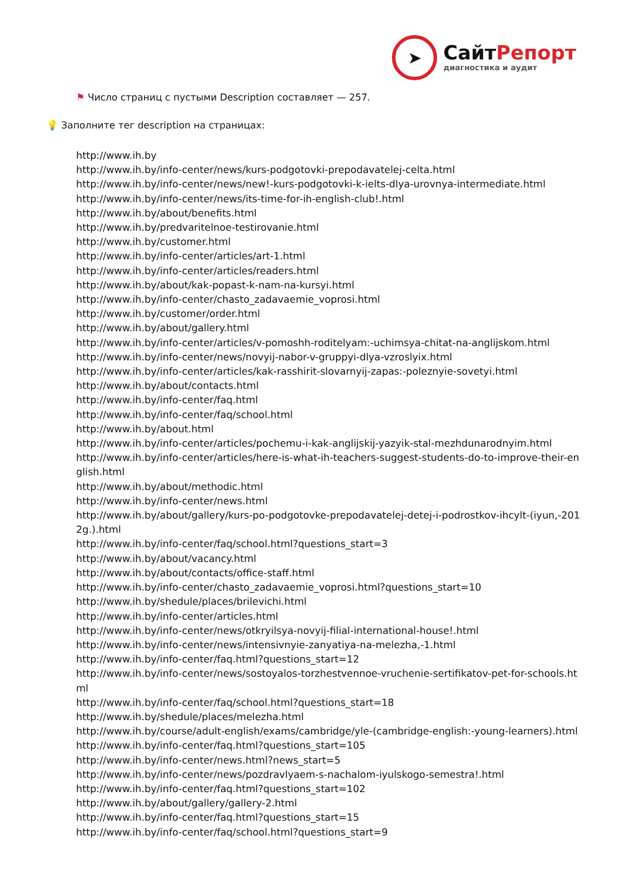➤
СайтРепорт
диагностика и аудит
⚑ Число страниц с пустыми Description составляет — 257.
💡 Заполните тег description на страницах:
http://www.ih.by
http://www.ih.by/info-center/news/kurs-podgotovki-prepodavatelej-celta.html
http://www.ih.by/info-center/news/new!-kurs-podgotovki-k-ielts-dlya-urovnya-intermediate.html
http://www.ih.by/info-center/news/its-time-for-ih-english-club!.html
http://www.ih.by/about/benefits.html
http://www.ih.by/predvaritelnoe-testirovanie.html
http://www.ih.by/customer.html
http://www.ih.by/info-center/articles/art-1.html
http://www.ih.by/info-center/articles/readers.html
http://www.ih.by/about/kak-popast-k-nam-na-kursyi.html
http://www.ih.by/info-center/chasto_zadavaemie_voprosi.html
http://www.ih.by/customer/order.html
http://www.ih.by/about/gallery.html
http://www.ih.by/info-center/articles/v-pomoshh-roditelyam:-uchimsya-chitat-na-anglijskom.html
http://www.ih.by/info-center/news/novyij-nabor-v-gruppyi-dlya-vzroslyix.html
http://www.ih.by/info-center/articles/kak-rasshirit-slovarnyij-zapas:-poleznyie-sovetyi.html
http://www.ih.by/about/contacts.html
http://www.ih.by/info-center/faq.html
http://www.ih.by/info-center/faq/school.html
http://www.ih.by/about.html
http://www.ih.by/info-center/articles/pochemu-i-kak-anglijskij-yazyik-stal-mezhdunarodnyim.html
http://www.ih.by/info-center/articles/here-is-what-ih-teachers-suggest-students-do-to-improve-their-english.html
http://www.ih.by/about/methodic.html
http://www.ih.by/info-center/news.html
http://www.ih.by/about/gallery/kurs-po-podgotovke-prepodavatelej-detej-i-podrostkov-ihcylt-(iyun,-2012g.).html
http://www.ih.by/info-center/faq/school.html?questions_start=3
http://www.ih.by/about/vacancy.html
http://www.ih.by/about/contacts/office-staff.html
http://www.ih.by/info-center/chasto_zadavaemie_voprosi.html?questions_start=10
http://www.ih.by/shedule/places/brilevichi.html
http://www.ih.by/info-center/articles.html
http://www.ih.by/info-center/news/otkryilsya-novyij-filial-international-house!.html
http://www.ih.by/info-center/news/intensivnyie-zanyatiya-na-melezha,-1.html
http://www.ih.by/info-center/faq.html?questions_start=12
http://www.ih.by/info-center/news/sostoyalos-torzhestvennoe-vruchenie-sertifikatov-pet-for-schools.html
http://www.ih.by/info-center/faq/school.html?questions_start=18
http://www.ih.by/shedule/places/melezha.html
http://www.ih.by/course/adult-english/exams/cambridge/yle-(cambridge-english:-young-learners).html
http://www.ih.by/info-center/faq.html?questions_start=105
http://www.ih.by/info-center/news.html?news_start=5
http://www.ih.by/info-center/news/pozdravlyaem-s-nachalom-iyulskogo-semestra!.html
http://www.ih.by/info-center/faq.html?questions_start=102
http://www.ih.by/about/gallery/gallery-2.html
http://www.ih.by/info-center/faq.html?questions_start=15
http://www.ih.by/info-center/faq/school.html?questions_start=9